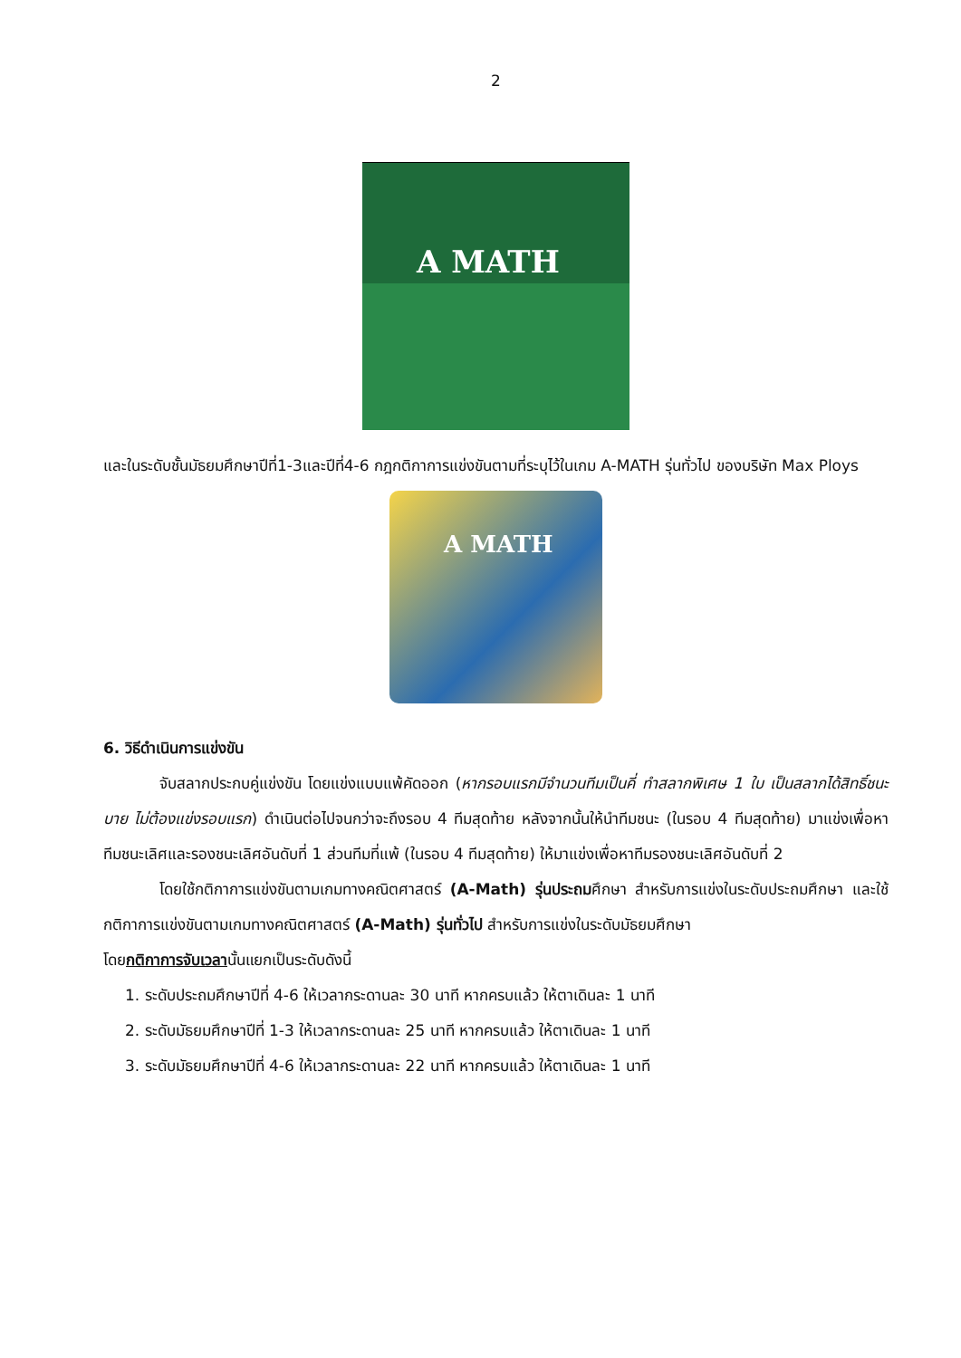2
A MATH
และในระดับชั้นมัธยมศึกษาปีที่1-3และปีที่4-6 กฎกติกาการแข่งขันตามที่ระบุไว้ในเกม A-MATH รุ่นทั่วไป ของบริษัท Max Ploys
A MATH
6. วิธีดำเนินการแข่งขัน
จับสลากประกบคู่แข่งขัน โดยแข่งแบบแพ้คัดออก (หากรอบแรกมีจำนวนทีมเป็นคี่ ทำสลากพิเศษ 1 ใบ เป็นสลากได้สิทธิ์ชนะบาย ไม่ต้องแข่งรอบแรก) ดำเนินต่อไปจนกว่าจะถึงรอบ 4 ทีมสุดท้าย หลังจากนั้นให้นำทีมชนะ (ในรอบ 4 ทีมสุดท้าย) มาแข่งเพื่อหาทีมชนะเลิศและรองชนะเลิศอันดับที่ 1 ส่วนทีมที่แพ้ (ในรอบ 4 ทีมสุดท้าย) ให้มาแข่งเพื่อหาทีมรองชนะเลิศอันดับที่ 2
โดยใช้กติกาการแข่งขันตามเกมทางคณิตศาสตร์ (A-Math) รุ่นประถมศึกษา สำหรับการแข่งในระดับประถมศึกษา และใช้กติกาการแข่งขันตามเกมทางคณิตศาสตร์ (A-Math) รุ่นทั่วไป สำหรับการแข่งในระดับมัธยมศึกษา
โดยกติกาการจับเวลานั้นแยกเป็นระดับดังนี้
1. ระดับประถมศึกษาปีที่ 4-6 ให้เวลากระดานละ 30 นาที หากครบแล้ว ให้ตาเดินละ 1 นาที
2. ระดับมัธยมศึกษาปีที่ 1-3 ให้เวลากระดานละ 25 นาที หากครบแล้ว ให้ตาเดินละ 1 นาที
3. ระดับมัธยมศึกษาปีที่ 4-6 ให้เวลากระดานละ 22 นาที หากครบแล้ว ให้ตาเดินละ 1 นาที